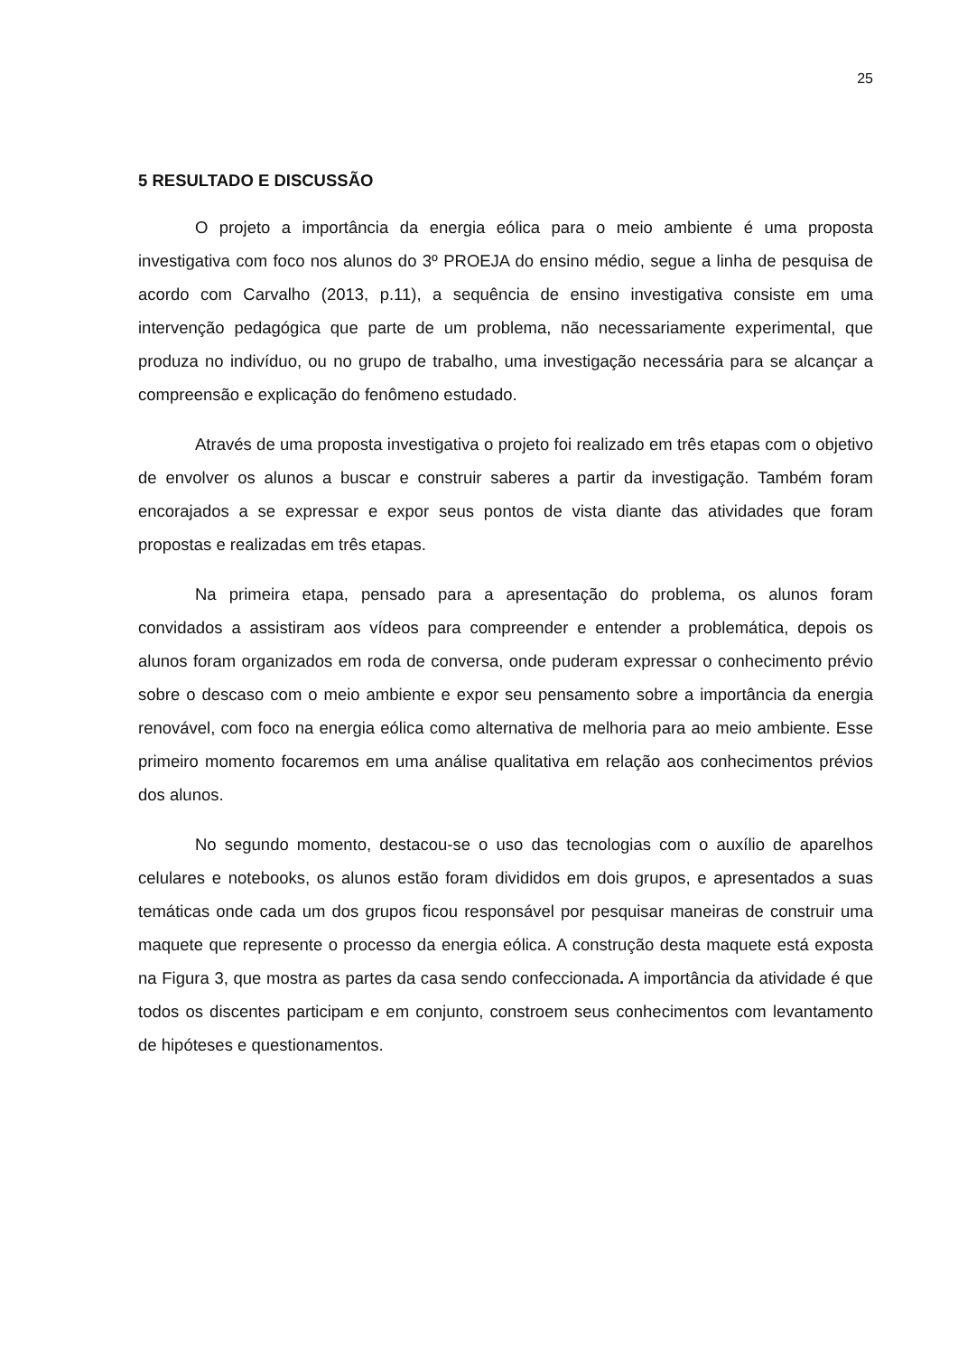25
5 RESULTADO E DISCUSSÃO
O projeto a importância da energia eólica para o meio ambiente é uma proposta investigativa com foco nos alunos do 3º PROEJA do ensino médio, segue a linha de pesquisa de acordo com Carvalho (2013, p.11), a sequência de ensino investigativa consiste em uma intervenção pedagógica que parte de um problema, não necessariamente experimental, que produza no indivíduo, ou no grupo de trabalho, uma investigação necessária para se alcançar a compreensão e explicação do fenômeno estudado.
Através de uma proposta investigativa o projeto foi realizado em três etapas com o objetivo de envolver os alunos a buscar e construir saberes a partir da investigação. Também foram encorajados a se expressar e expor seus pontos de vista diante das atividades que foram propostas e realizadas em três etapas.
Na primeira etapa, pensado para a apresentação do problema, os alunos foram convidados a assistiram aos vídeos para compreender e entender a problemática, depois os alunos foram organizados em roda de conversa, onde puderam expressar o conhecimento prévio sobre o descaso com o meio ambiente e expor seu pensamento sobre a importância da energia renovável, com foco na energia eólica como alternativa de melhoria para ao meio ambiente. Esse primeiro momento focaremos em uma análise qualitativa em relação aos conhecimentos prévios dos alunos.
No segundo momento, destacou-se o uso das tecnologias com o auxílio de aparelhos celulares e notebooks, os alunos estão foram divididos em dois grupos, e apresentados a suas temáticas onde cada um dos grupos ficou responsável por pesquisar maneiras de construir uma maquete que represente o processo da energia eólica. A construção desta maquete está exposta na Figura 3, que mostra as partes da casa sendo confeccionada. A importância da atividade é que todos os discentes participam e em conjunto, constroem seus conhecimentos com levantamento de hipóteses e questionamentos.